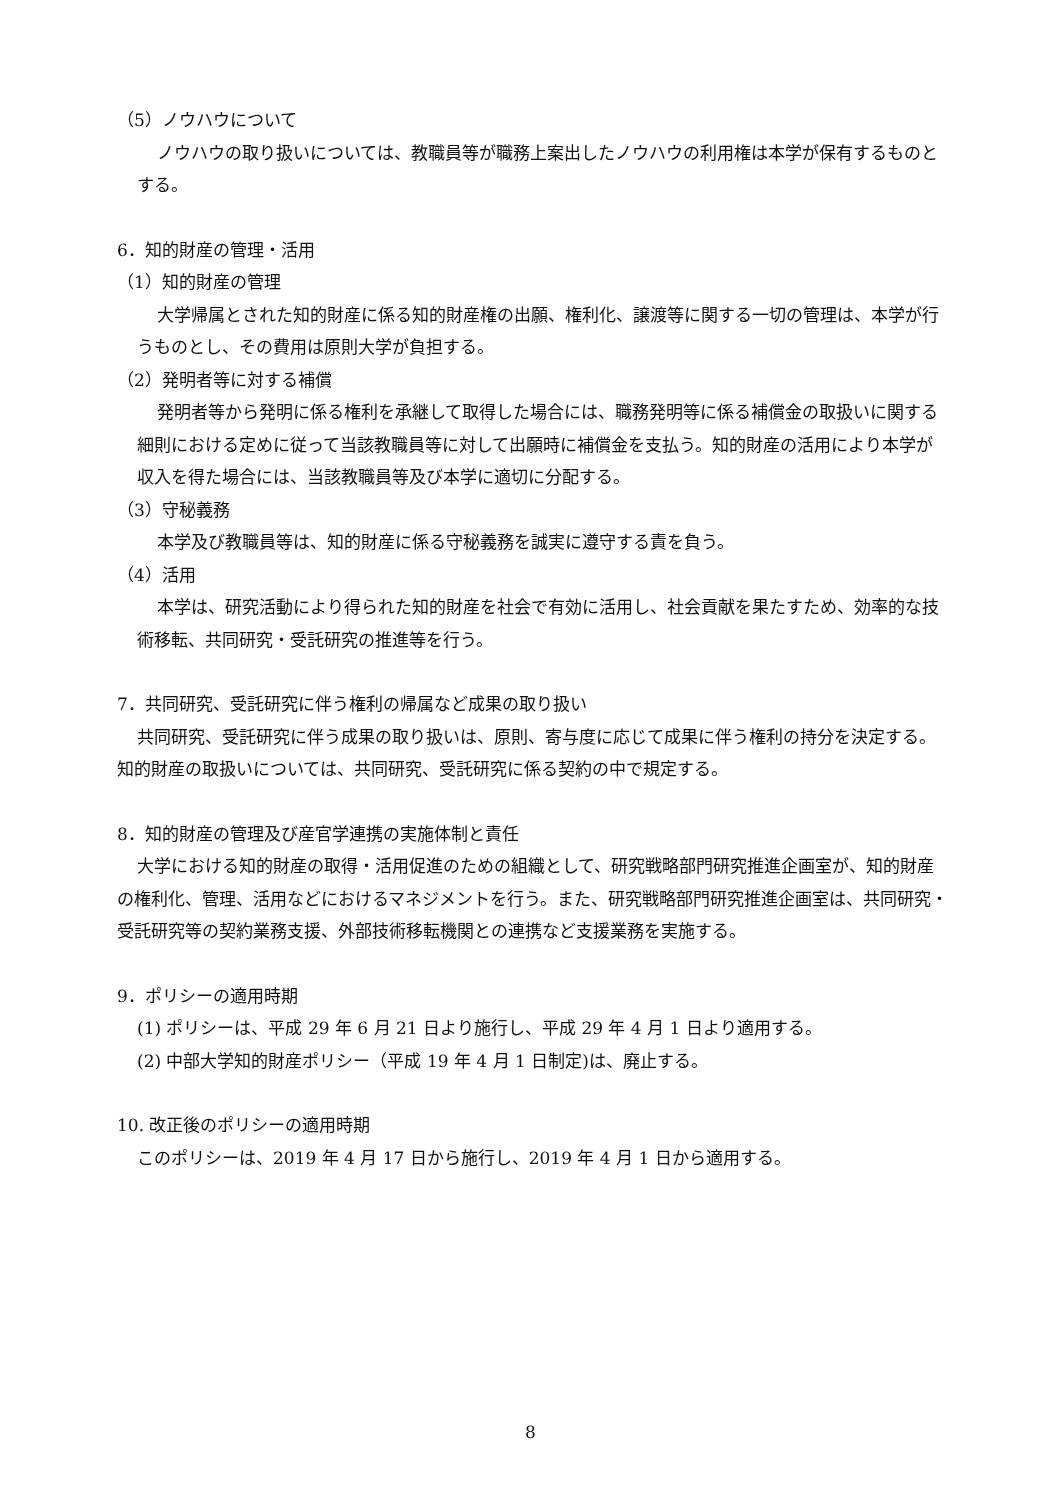（5）ノウハウについて
ノウハウの取り扱いについては、教職員等が職務上案出したノウハウの利用権は本学が保有するものとする。
6．知的財産の管理・活用
（1）知的財産の管理
大学帰属とされた知的財産に係る知的財産権の出願、権利化、譲渡等に関する一切の管理は、本学が行うものとし、その費用は原則大学が負担する。
（2）発明者等に対する補償
発明者等から発明に係る権利を承継して取得した場合には、職務発明等に係る補償金の取扱いに関する細則における定めに従って当該教職員等に対して出願時に補償金を支払う。知的財産の活用により本学が収入を得た場合には、当該教職員等及び本学に適切に分配する。
（3）守秘義務
本学及び教職員等は、知的財産に係る守秘義務を誠実に遵守する責を負う。
（4）活用
本学は、研究活動により得られた知的財産を社会で有効に活用し、社会貢献を果たすため、効率的な技術移転、共同研究・受託研究の推進等を行う。
7．共同研究、受託研究に伴う権利の帰属など成果の取り扱い
共同研究、受託研究に伴う成果の取り扱いは、原則、寄与度に応じて成果に伴う権利の持分を決定する。知的財産の取扱いについては、共同研究、受託研究に係る契約の中で規定する。
8．知的財産の管理及び産官学連携の実施体制と責任
大学における知的財産の取得・活用促進のための組織として、研究戦略部門研究推進企画室が、知的財産の権利化、管理、活用などにおけるマネジメントを行う。また、研究戦略部門研究推進企画室は、共同研究・受託研究等の契約業務支援、外部技術移転機関との連携など支援業務を実施する。
9．ポリシーの適用時期
(1) ポリシーは、平成 29 年 6 月 21 日より施行し、平成 29 年 4 月 1 日より適用する。
(2) 中部大学知的財産ポリシー（平成 19 年 4 月 1 日制定)は、廃止する。
10. 改正後のポリシーの適用時期
このポリシーは、2019 年 4 月 17 日から施行し、2019 年 4 月 1 日から適用する。
8